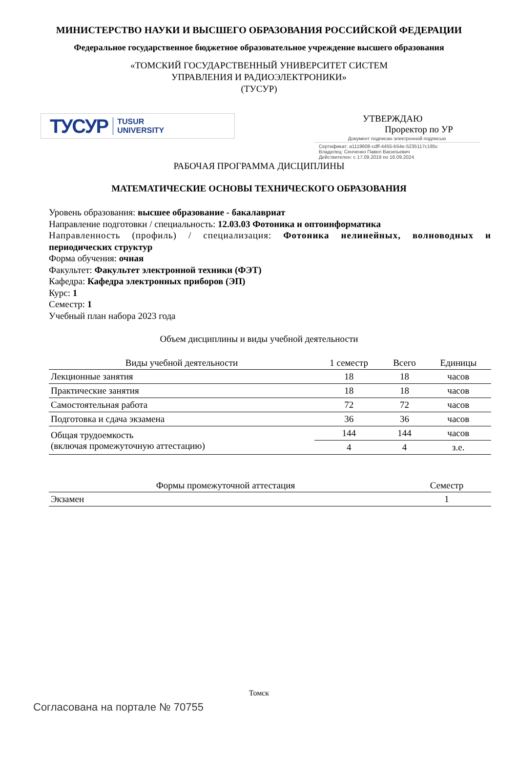МИНИСТЕРСТВО НАУКИ И ВЫСШЕГО ОБРАЗОВАНИЯ РОССИЙСКОЙ ФЕДЕРАЦИИ
Федеральное государственное бюджетное образовательное учреждение высшего образования
«ТОМСКИЙ ГОСУДАРСТВЕННЫЙ УНИВЕРСИТЕТ СИСТЕМ
УПРАВЛЕНИЯ И РАДИОЭЛЕКТРОНИКИ»
(ТУСУР)
ТУСУР TUSUR
UNIVERSITY
УТВЕРЖДАЮ
Проректор по УР
Документ подписан электронной подписью
Сертификат: a1119608-cdff-4455-b54e-5235117c185c
Владелец: Сенченко Павел Васильевич
Действителен: с 17.09.2019 по 16.09.2024
РАБОЧАЯ ПРОГРАММА ДИСЦИПЛИНЫ
МАТЕМАТИЧЕСКИЕ ОСНОВЫ ТЕХНИЧЕСКОГО ОБРАЗОВАНИЯ
Уровень образования: высшее образование - бакалавриат
Направление подготовки / специальность: 12.03.03 Фотоника и оптоинформатика
Направленность (профиль) / специализация: Фотоника нелинейных, волноводных и
периодических структур
Форма обучения: очная
Факультет: Факультет электронной техники (ФЭТ)
Кафедра: Кафедра электронных приборов (ЭП)
Курс: 1
Семестр: 1
Учебный план набора 2023 года
Объем дисциплины и виды учебной деятельности
| Виды учебной деятельности | 1 семестр | Всего | Единицы |
| --- | --- | --- | --- |
| Лекционные занятия | 18 | 18 | часов |
| Практические занятия | 18 | 18 | часов |
| Самостоятельная работа | 72 | 72 | часов |
| Подготовка и сдача экзамена | 36 | 36 | часов |
| Общая трудоемкость (включая промежуточную аттестацию) | 144 | 144 | часов |
| | 4 | 4 | з.е. |
| Формы промежуточной аттестация | Семестр |
| --- | --- |
| Экзамен | 1 |
Томск
Согласована на портале № 70755